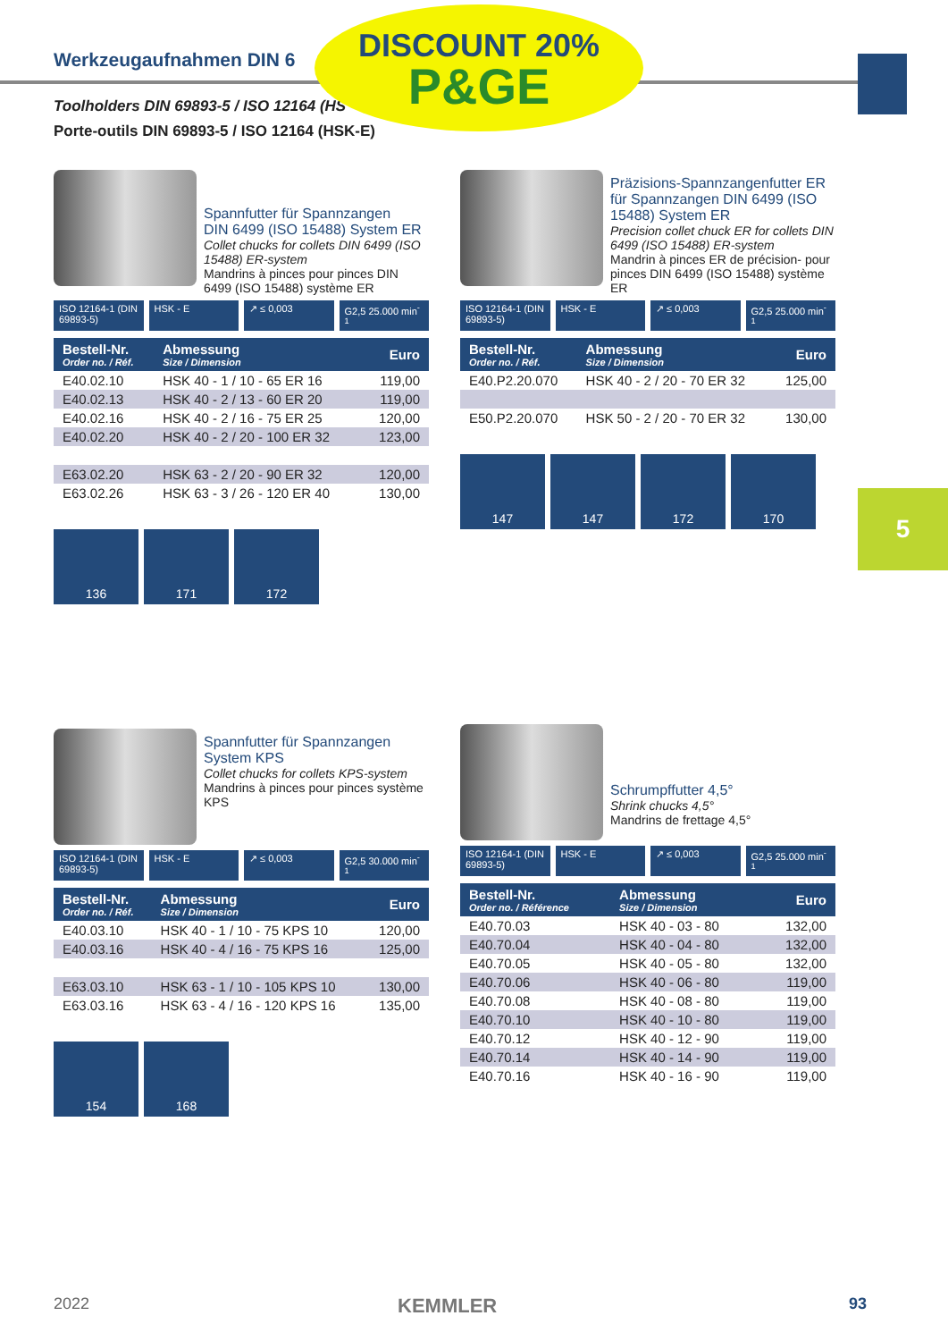Werkzeugaufnahmen DIN 6
Toolholders DIN 69893-5 / ISO 12164 (HS
Porte-outils DIN 69893-5 / ISO 12164 (HSK-E)
DISCOUNT 20%
P&GE
5
Spannfutter für Spannzangen
DIN 6499 (ISO 15488) System ER
Collet chucks for collets DIN 6499 (ISO 15488) ER-system
Mandrins à pinces pour pinces DIN 6499 (ISO 15488) système ER
ISO 12164-1 (DIN 69893-5) HSK - E ↗ ≤ 0,003 G2,5 25.000 min<sup>-1</sup>
| Bestell-Nr. Order no. / Réf. | Abmessung Size / Dimension | Euro |
| --- | --- | --- |
| E40.02.10 | HSK 40 - 1 / 10 - 65 ER 16 | 119,00 |
| E40.02.13 | HSK 40 - 2 / 13 - 60 ER 20 | 119,00 |
| E40.02.16 | HSK 40 - 2 / 16 - 75 ER 25 | 120,00 |
| E40.02.20 | HSK 40 - 2 / 20 - 100 ER 32 | 123,00 |
| E63.02.20 | HSK 63 - 2 / 20 - 90 ER 32 | 120,00 |
| E63.02.26 | HSK 63 - 3 / 26 - 120 ER 40 | 130,00 |
136 171 172
Präzisions-Spannzangenfutter ER für Spannzangen DIN 6499 (ISO 15488) System ER
Precision collet chuck ER for collets DIN 6499 (ISO 15488) ER-system
Mandrin à pinces ER de précision- pour pinces DIN 6499 (ISO 15488) système ER
ISO 12164-1 (DIN 69893-5) HSK - E ↗ ≤ 0,003 G2,5 25.000 min<sup>-1</sup>
| Bestell-Nr. Order no. / Réf. | Abmessung Size / Dimension | Euro |
| --- | --- | --- |
| E40.P2.20.070 | HSK 40 - 2 / 20 - 70 ER 32 | 125,00 |
| E50.P2.20.070 | HSK 50 - 2 / 20 - 70 ER 32 | 130,00 |
147 147 172 170
Spannfutter für Spannzangen System KPS
Collet chucks for collets KPS-system
Mandrins à pinces pour pinces système KPS
ISO 12164-1 (DIN 69893-5) HSK - E ↗ ≤ 0,003 G2,5 30.000 min<sup>-1</sup>
| Bestell-Nr. Order no. / Réf. | Abmessung Size / Dimension | Euro |
| --- | --- | --- |
| E40.03.10 | HSK 40 - 1 / 10 - 75 KPS 10 | 120,00 |
| E40.03.16 | HSK 40 - 4 / 16 - 75 KPS 16 | 125,00 |
| E63.03.10 | HSK 63 - 1 / 10 - 105 KPS 10 | 130,00 |
| E63.03.16 | HSK 63 - 4 / 16 - 120 KPS 16 | 135,00 |
154 168
Schrumpffutter 4,5°
Shrink chucks 4,5°
Mandrins de frettage 4,5°
ISO 12164-1 (DIN 69893-5) HSK - E ↗ ≤ 0,003 G2,5 25.000 min<sup>-1</sup>
| Bestell-Nr. Order no. / Référence | Abmessung Size / Dimension | Euro |
| --- | --- | --- |
| E40.70.03 | HSK 40 - 03 - 80 | 132,00 |
| E40.70.04 | HSK 40 - 04 - 80 | 132,00 |
| E40.70.05 | HSK 40 - 05 - 80 | 132,00 |
| E40.70.06 | HSK 40 - 06 - 80 | 119,00 |
| E40.70.08 | HSK 40 - 08 - 80 | 119,00 |
| E40.70.10 | HSK 40 - 10 - 80 | 119,00 |
| E40.70.12 | HSK 40 - 12 - 90 | 119,00 |
| E40.70.14 | HSK 40 - 14 - 90 | 119,00 |
| E40.70.16 | HSK 40 - 16 - 90 | 119,00 |
2022 KEMMLER 93